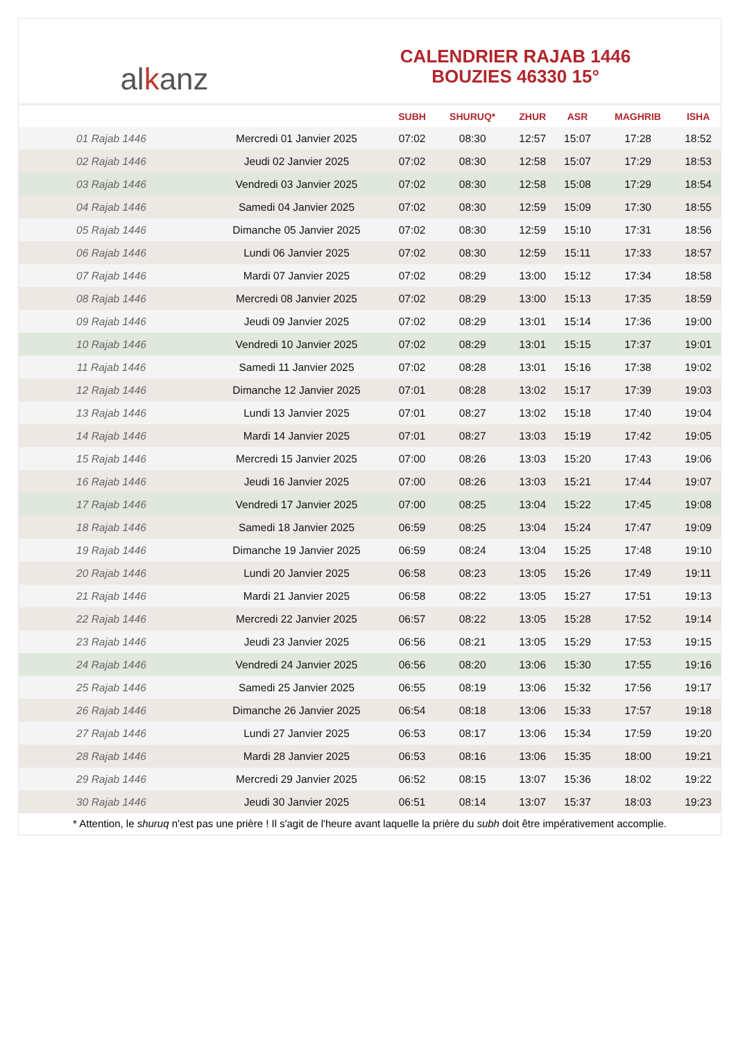al k anz
CALENDRIER RAJAB 1446
BOUZIES 46330 15°
| | | SUBH | SHURUQ* | ZHUR | ASR | MAGHRIB | ISHA |
| --- | --- | --- | --- | --- | --- | --- | --- |
| 01 Rajab 1446 | Mercredi 01 Janvier 2025 | 07:02 | 08:30 | 12:57 | 15:07 | 17:28 | 18:52 |
| 02 Rajab 1446 | Jeudi 02 Janvier 2025 | 07:02 | 08:30 | 12:58 | 15:07 | 17:29 | 18:53 |
| 03 Rajab 1446 | Vendredi 03 Janvier 2025 | 07:02 | 08:30 | 12:58 | 15:08 | 17:29 | 18:54 |
| 04 Rajab 1446 | Samedi 04 Janvier 2025 | 07:02 | 08:30 | 12:59 | 15:09 | 17:30 | 18:55 |
| 05 Rajab 1446 | Dimanche 05 Janvier 2025 | 07:02 | 08:30 | 12:59 | 15:10 | 17:31 | 18:56 |
| 06 Rajab 1446 | Lundi 06 Janvier 2025 | 07:02 | 08:30 | 12:59 | 15:11 | 17:33 | 18:57 |
| 07 Rajab 1446 | Mardi 07 Janvier 2025 | 07:02 | 08:29 | 13:00 | 15:12 | 17:34 | 18:58 |
| 08 Rajab 1446 | Mercredi 08 Janvier 2025 | 07:02 | 08:29 | 13:00 | 15:13 | 17:35 | 18:59 |
| 09 Rajab 1446 | Jeudi 09 Janvier 2025 | 07:02 | 08:29 | 13:01 | 15:14 | 17:36 | 19:00 |
| 10 Rajab 1446 | Vendredi 10 Janvier 2025 | 07:02 | 08:29 | 13:01 | 15:15 | 17:37 | 19:01 |
| 11 Rajab 1446 | Samedi 11 Janvier 2025 | 07:02 | 08:28 | 13:01 | 15:16 | 17:38 | 19:02 |
| 12 Rajab 1446 | Dimanche 12 Janvier 2025 | 07:01 | 08:28 | 13:02 | 15:17 | 17:39 | 19:03 |
| 13 Rajab 1446 | Lundi 13 Janvier 2025 | 07:01 | 08:27 | 13:02 | 15:18 | 17:40 | 19:04 |
| 14 Rajab 1446 | Mardi 14 Janvier 2025 | 07:01 | 08:27 | 13:03 | 15:19 | 17:42 | 19:05 |
| 15 Rajab 1446 | Mercredi 15 Janvier 2025 | 07:00 | 08:26 | 13:03 | 15:20 | 17:43 | 19:06 |
| 16 Rajab 1446 | Jeudi 16 Janvier 2025 | 07:00 | 08:26 | 13:03 | 15:21 | 17:44 | 19:07 |
| 17 Rajab 1446 | Vendredi 17 Janvier 2025 | 07:00 | 08:25 | 13:04 | 15:22 | 17:45 | 19:08 |
| 18 Rajab 1446 | Samedi 18 Janvier 2025 | 06:59 | 08:25 | 13:04 | 15:24 | 17:47 | 19:09 |
| 19 Rajab 1446 | Dimanche 19 Janvier 2025 | 06:59 | 08:24 | 13:04 | 15:25 | 17:48 | 19:10 |
| 20 Rajab 1446 | Lundi 20 Janvier 2025 | 06:58 | 08:23 | 13:05 | 15:26 | 17:49 | 19:11 |
| 21 Rajab 1446 | Mardi 21 Janvier 2025 | 06:58 | 08:22 | 13:05 | 15:27 | 17:51 | 19:13 |
| 22 Rajab 1446 | Mercredi 22 Janvier 2025 | 06:57 | 08:22 | 13:05 | 15:28 | 17:52 | 19:14 |
| 23 Rajab 1446 | Jeudi 23 Janvier 2025 | 06:56 | 08:21 | 13:05 | 15:29 | 17:53 | 19:15 |
| 24 Rajab 1446 | Vendredi 24 Janvier 2025 | 06:56 | 08:20 | 13:06 | 15:30 | 17:55 | 19:16 |
| 25 Rajab 1446 | Samedi 25 Janvier 2025 | 06:55 | 08:19 | 13:06 | 15:32 | 17:56 | 19:17 |
| 26 Rajab 1446 | Dimanche 26 Janvier 2025 | 06:54 | 08:18 | 13:06 | 15:33 | 17:57 | 19:18 |
| 27 Rajab 1446 | Lundi 27 Janvier 2025 | 06:53 | 08:17 | 13:06 | 15:34 | 17:59 | 19:20 |
| 28 Rajab 1446 | Mardi 28 Janvier 2025 | 06:53 | 08:16 | 13:06 | 15:35 | 18:00 | 19:21 |
| 29 Rajab 1446 | Mercredi 29 Janvier 2025 | 06:52 | 08:15 | 13:07 | 15:36 | 18:02 | 19:22 |
| 30 Rajab 1446 | Jeudi 30 Janvier 2025 | 06:51 | 08:14 | 13:07 | 15:37 | 18:03 | 19:23 |
* Attention, le shuruq n'est pas une prière ! Il s'agit de l'heure avant laquelle la prière du subh doit être impérativement accomplie.